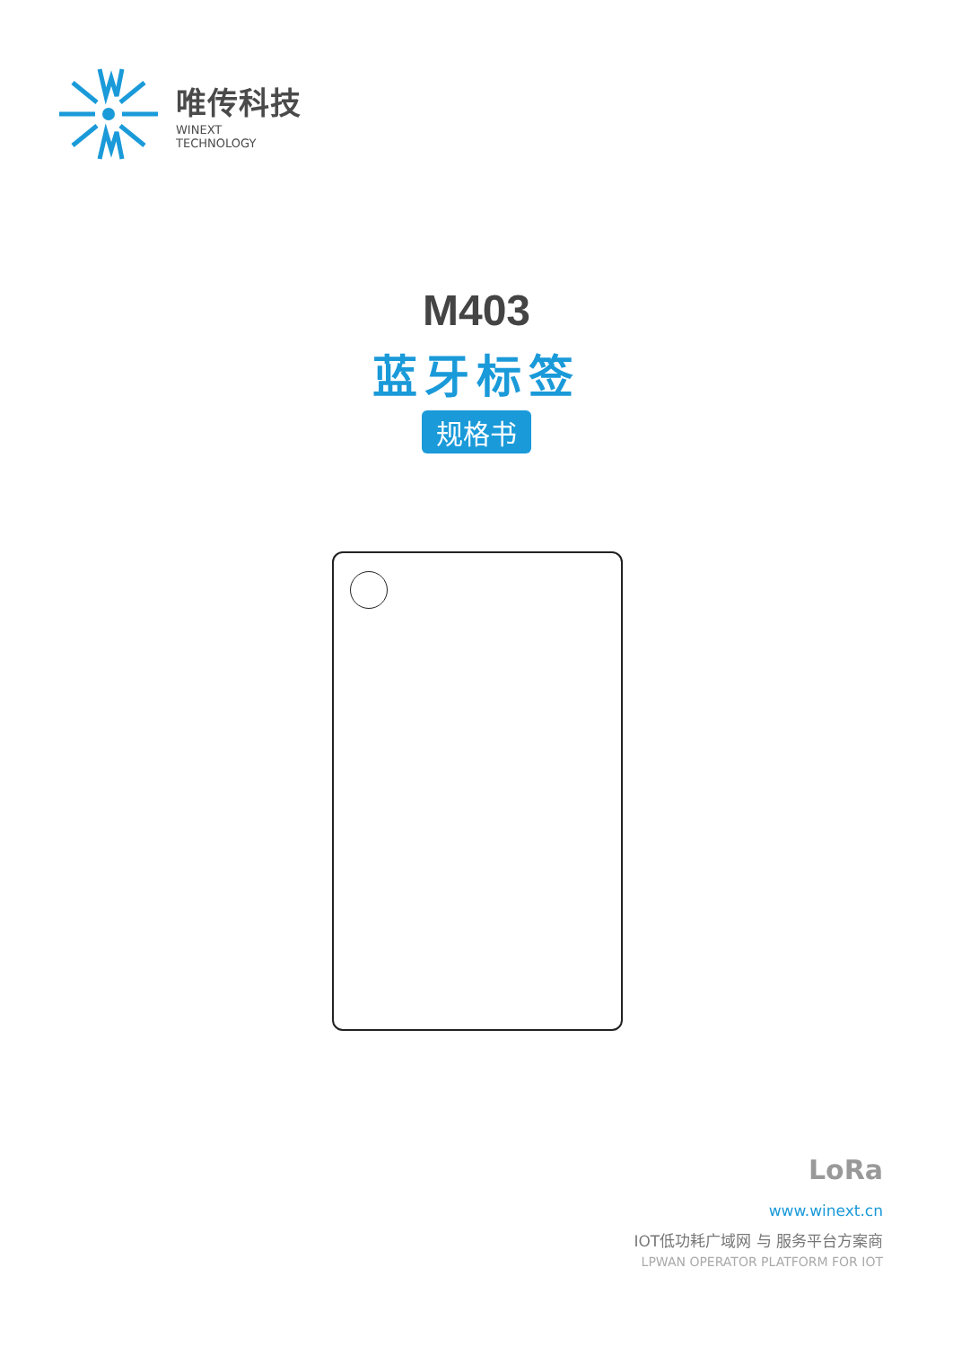唯传科技
WINEXT
TECHNOLOGY
M403
蓝牙标签
规格书
LoRa
www.winext.cn
IOT低功耗广域网 与 服务平台方案商
LPWAN OPERATOR PLATFORM FOR IOT